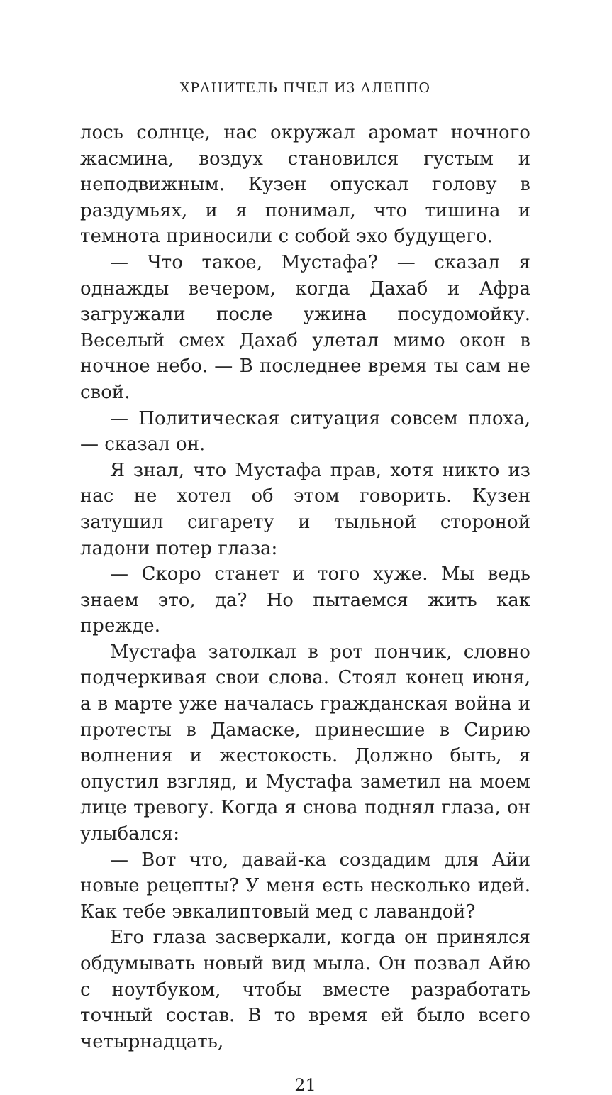ХРАНИТЕЛЬ ПЧЕЛ ИЗ АЛЕППО
лось солнце, нас окружал аромат ночного жасмина, воздух становился густым и неподвижным. Кузен опускал голову в раздумьях, и я понимал, что тишина и темнота приносили с собой эхо будущего.
— Что такое, Мустафа? — сказал я однажды вечером, когда Дахаб и Афра загружали после ужина посудомойку. Веселый смех Дахаб улетал мимо окон в ночное небо. — В последнее время ты сам не свой.
— Политическая ситуация совсем плоха, — сказал он.
Я знал, что Мустафа прав, хотя никто из нас не хотел об этом говорить. Кузен затушил сигарету и тыльной стороной ладони потер глаза:
— Скоро станет и того хуже. Мы ведь знаем это, да? Но пытаемся жить как прежде.
Мустафа затолкал в рот пончик, словно подчеркивая свои слова. Стоял конец июня, а в марте уже началась гражданская война и протесты в Дамаске, принесшие в Сирию волнения и жестокость. Должно быть, я опустил взгляд, и Мустафа заметил на моем лице тревогу. Когда я снова поднял глаза, он улыбался:
— Вот что, давай-ка создадим для Айи новые рецепты? У меня есть несколько идей. Как тебе эвкалиптовый мед с лавандой?
Его глаза засверкали, когда он принялся обдумывать новый вид мыла. Он позвал Айю с ноутбуком, чтобы вместе разработать точный состав. В то время ей было всего четырнадцать,
21